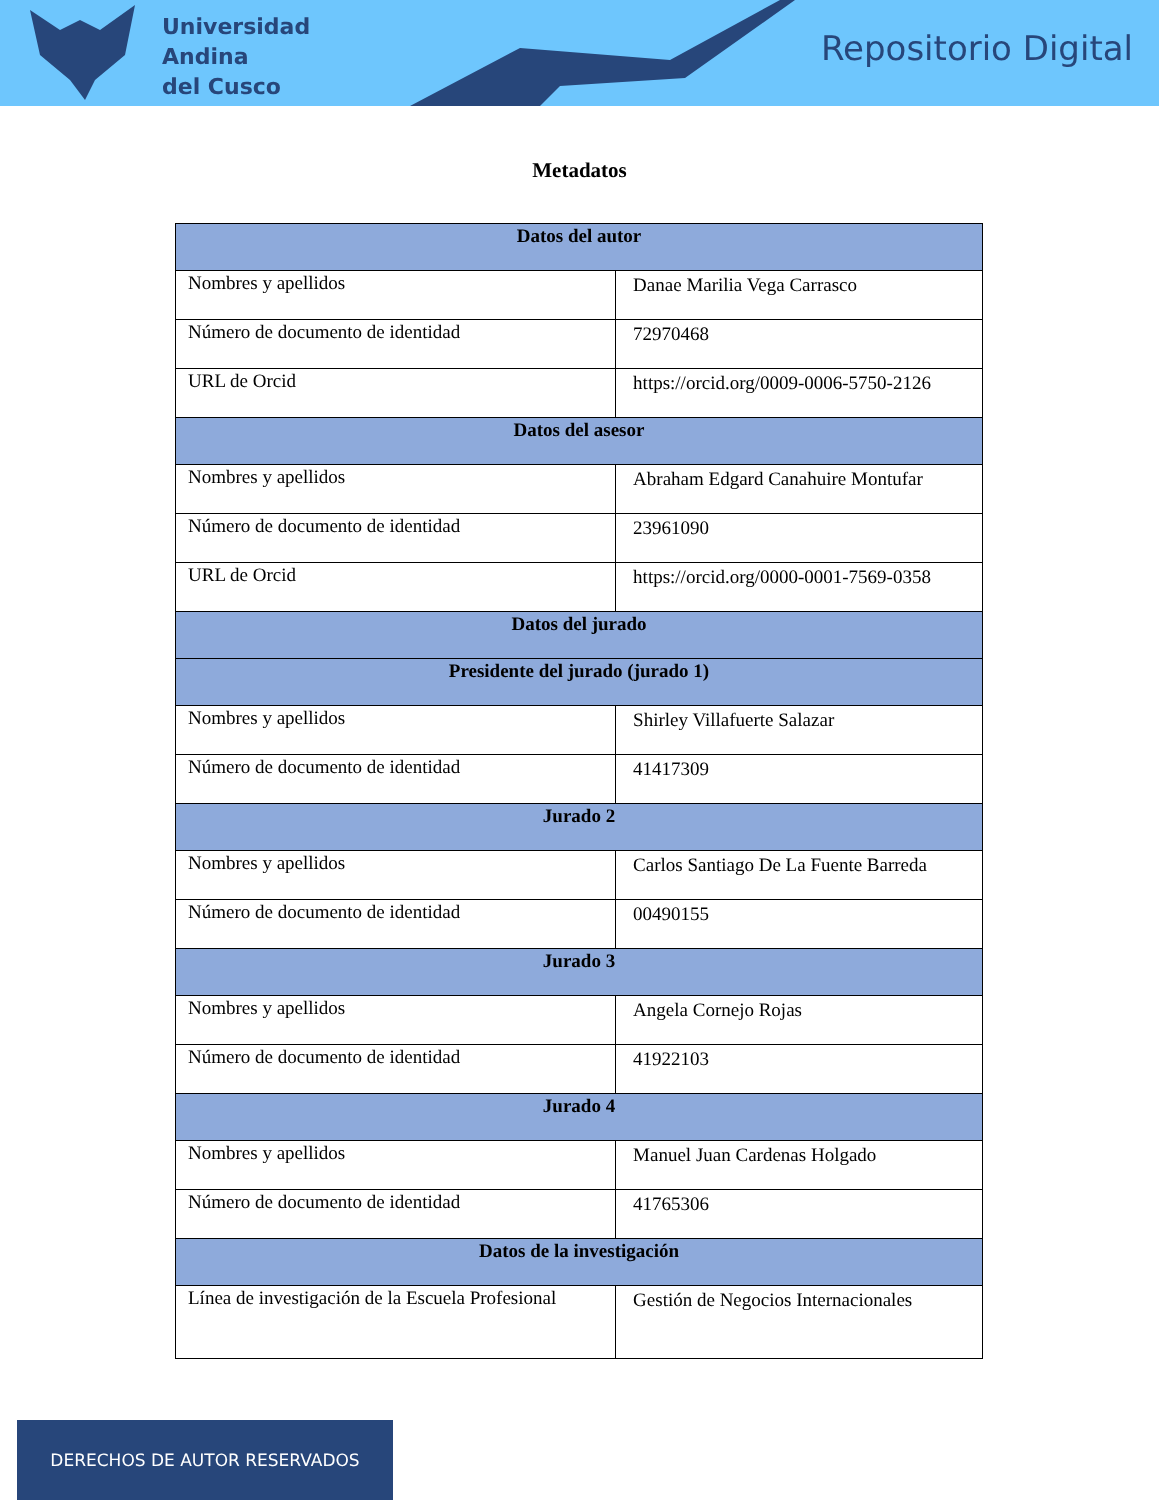Universidad
Andina
del Cusco
Repositorio Digital
Metadatos
| Datos del autor | |
| --- | --- |
| Nombres y apellidos | Danae Marilia Vega Carrasco |
| Número de documento de identidad | 72970468 |
| URL de Orcid | https://orcid.org/0009-0006-5750-2126 |
| Datos del asesor | |
| Nombres y apellidos | Abraham Edgard Canahuire Montufar |
| Número de documento de identidad | 23961090 |
| URL de Orcid | https://orcid.org/0000-0001-7569-0358 |
| Datos del jurado | |
| Presidente del jurado (jurado 1) | |
| Nombres y apellidos | Shirley Villafuerte Salazar |
| Número de documento de identidad | 41417309 |
| Jurado 2 | |
| Nombres y apellidos | Carlos Santiago De La Fuente Barreda |
| Número de documento de identidad | 00490155 |
| Jurado 3 | |
| Nombres y apellidos | Angela Cornejo Rojas |
| Número de documento de identidad | 41922103 |
| Jurado 4 | |
| Nombres y apellidos | Manuel Juan Cardenas Holgado |
| Número de documento de identidad | 41765306 |
| Datos de la investigación | |
| Línea de investigación de la Escuela Profesional | Gestión de Negocios Internacionales |
DERECHOS DE AUTOR RESERVADOS